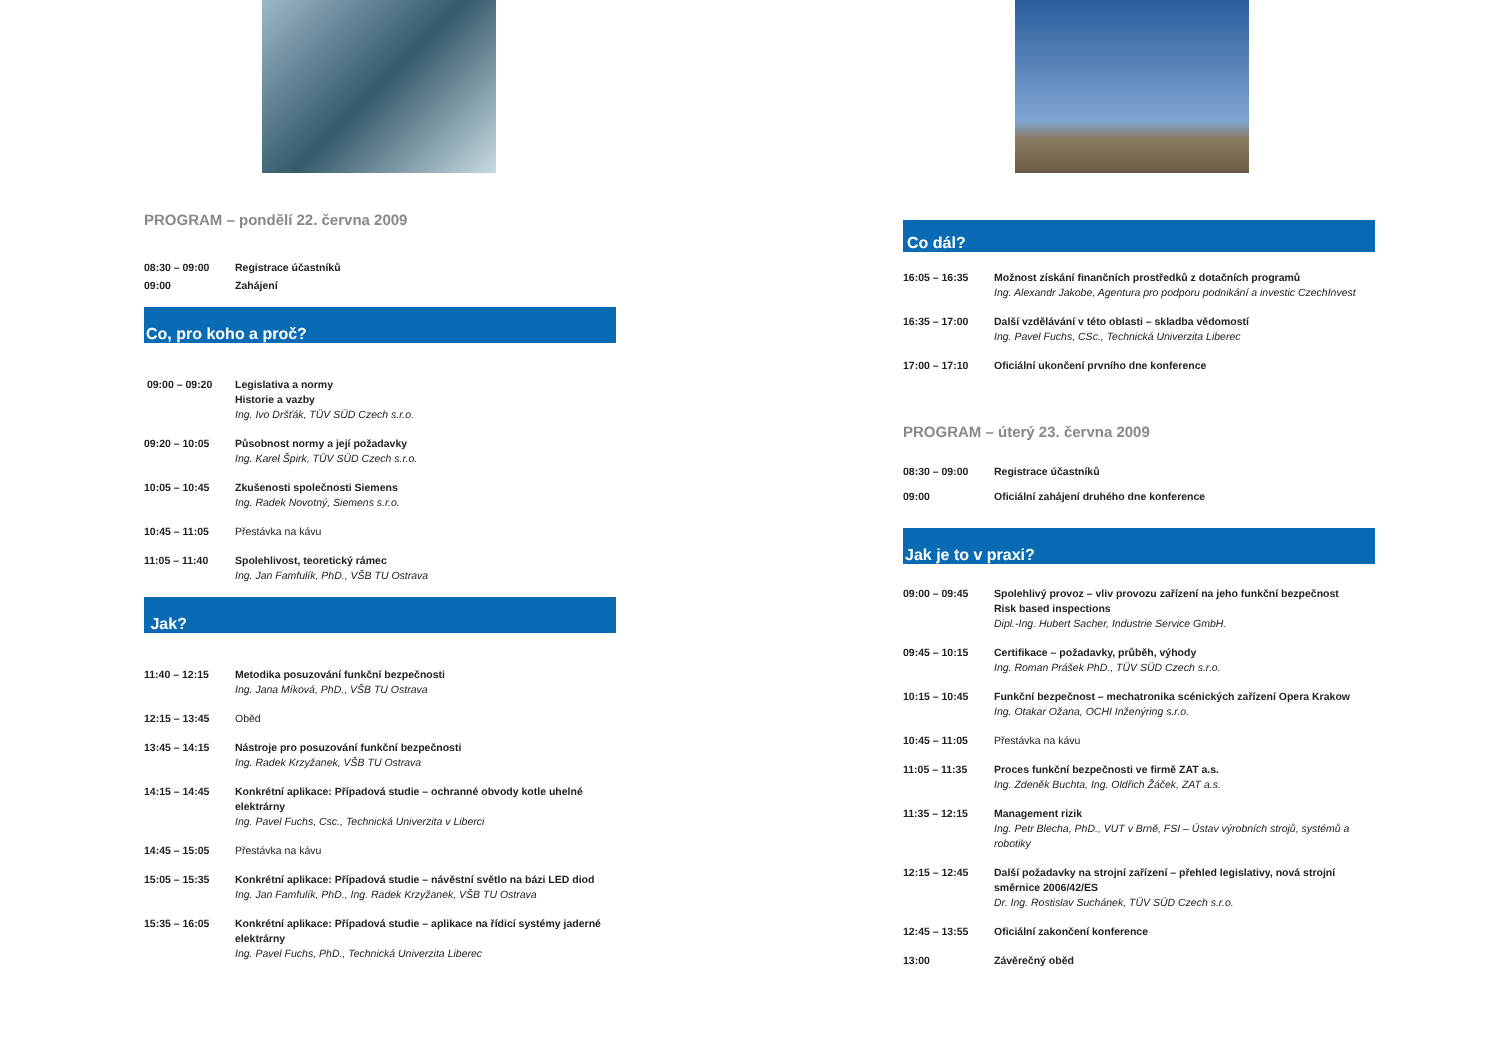PROGRAM – pondělí 22. června 2009
08:30 – 09:00 Registrace účastníků
09:00 Zahájení
Co, pro koho a proč?
09:00 – 09:20 Legislativa a normy
Historie a vazby
Ing. Ivo Dršťák, TÜV SÜD Czech s.r.o.
09:20 – 10:05 Působnost normy a její požadavky
Ing. Karel Špirk, TÜV SÜD Czech s.r.o.
10:05 – 10:45 Zkušenosti společnosti Siemens
Ing. Radek Novotný, Siemens s.r.o.
10:45 – 11:05 Přestávka na kávu
11:05 – 11:40 Spolehlivost, teoretický rámec
Ing. Jan Famfulík, PhD., VŠB TU Ostrava
Jak?
11:40 – 12:15 Metodika posuzování funkční bezpečnosti
Ing. Jana Míková, PhD., VŠB TU Ostrava
12:15 – 13:45 Oběd
13:45 – 14:15 Nástroje pro posuzování funkční bezpečnosti
Ing. Radek Krzyžanek, VŠB TU Ostrava
14:15 – 14:45 Konkrétní aplikace: Případová studie – ochranné obvody kotle uhelné elektrárny
Ing. Pavel Fuchs, Csc., Technická Univerzita v Liberci
14:45 – 15:05 Přestávka na kávu
15:05 – 15:35 Konkrétní aplikace: Případová studie – návěstní světlo na bázi LED diod
Ing. Jan Famfulík, PhD., Ing. Radek Krzyžanek, VŠB TU Ostrava
15:35 – 16:05 Konkrétní aplikace: Případová studie – aplikace na řídicí systémy jaderné elektrárny
Ing. Pavel Fuchs, PhD., Technická Univerzita Liberec
Co dál?
16:05 – 16:35 Možnost získání finančních prostředků z dotačních programů
Ing. Alexandr Jakobe, Agentura pro podporu podnikání a investic CzechInvest
16:35 – 17:00 Další vzdělávání v této oblasti – skladba vědomostí
Ing. Pavel Fuchs, CSc., Technická Univerzita Liberec
17:00 – 17:10 Oficiální ukončení prvního dne konference
PROGRAM – úterý 23. června 2009
08:30 – 09:00 Registrace účastníků
09:00 Oficiální zahájení druhého dne konference
Jak je to v praxi?
09:00 – 09:45 Spolehlivý provoz – vliv provozu zařízení na jeho funkční bezpečnost
Risk based inspections
Dipl.-Ing. Hubert Sacher, Industrie Service GmbH.
09:45 – 10:15 Certifikace – požadavky, průběh, výhody
Ing. Roman Prášek PhD., TÜV SÜD Czech s.r.o.
10:15 – 10:45 Funkční bezpečnost – mechatronika scénických zařízení Opera Krakow
Ing. Otakar Ožana, OCHI Inženýring s.r.o.
10:45 – 11:05 Přestávka na kávu
11:05 – 11:35 Proces funkční bezpečnosti ve firmě ZAT a.s.
Ing. Zdeněk Buchta, Ing. Oldřich Žáček, ZAT a.s.
11:35 – 12:15 Management rizik
Ing. Petr Blecha, PhD., VUT v Brně, FSI – Ústav výrobních strojů, systémů a robotiky
12:15 – 12:45 Další požadavky na strojní zařízení – přehled legislativy, nová strojní směrnice 2006/42/ES
Dr. Ing. Rostislav Suchánek, TÜV SÜD Czech s.r.o.
12:45 – 13:55 Oficiální zakončení konference
13:00 Závěrečný oběd